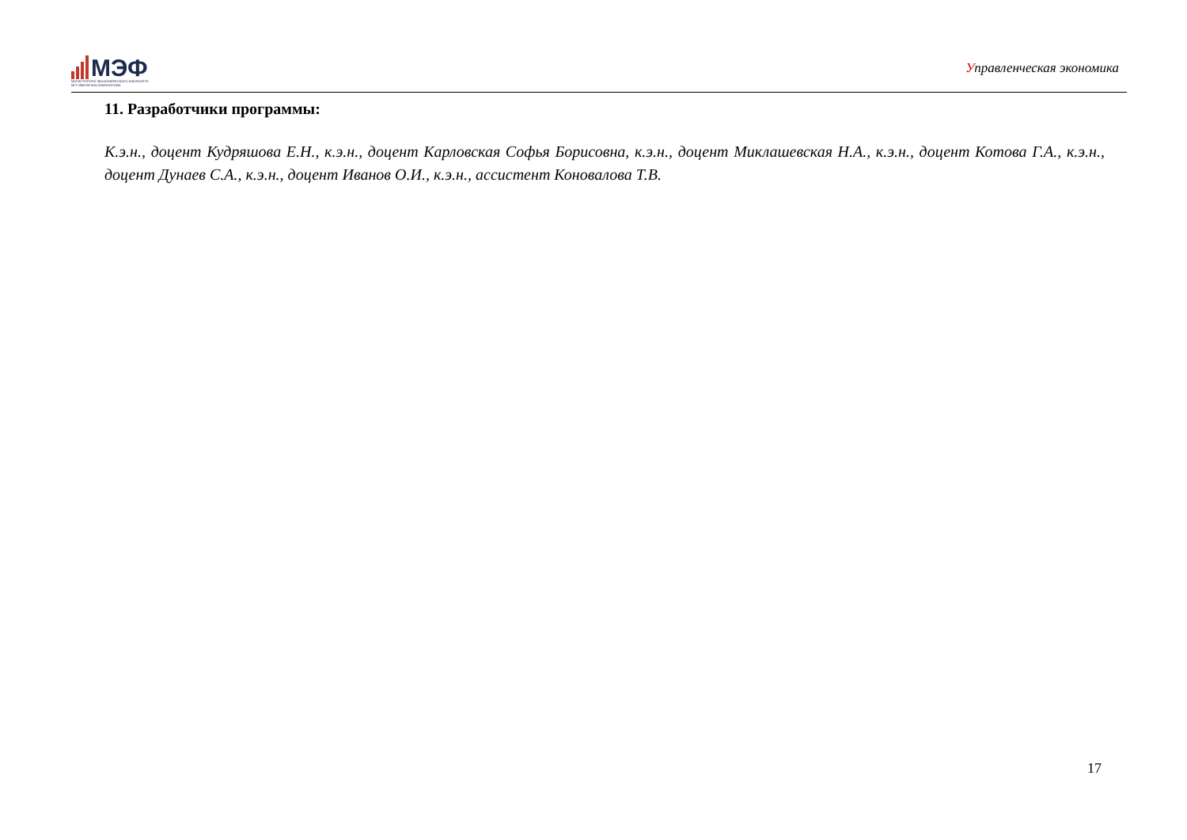МЭФ
МАГИСТРАТУРА ЭКОНОМИЧЕСКОГО ФАКУЛЬТЕТА
МГУ ИМЕНИ М.В.ЛОМОНОСОВА
Управленческая экономика
11. Разработчики программы:
К.э.н., доцент Кудряшова Е.Н., к.э.н., доцент Карловская Софья Борисовна, к.э.н., доцент Миклашевская Н.А., к.э.н., доцент Котова Г.А., к.э.н., доцент Дунаев С.А., к.э.н., доцент Иванов О.И., к.э.н., ассистент Коновалова Т.В.
17